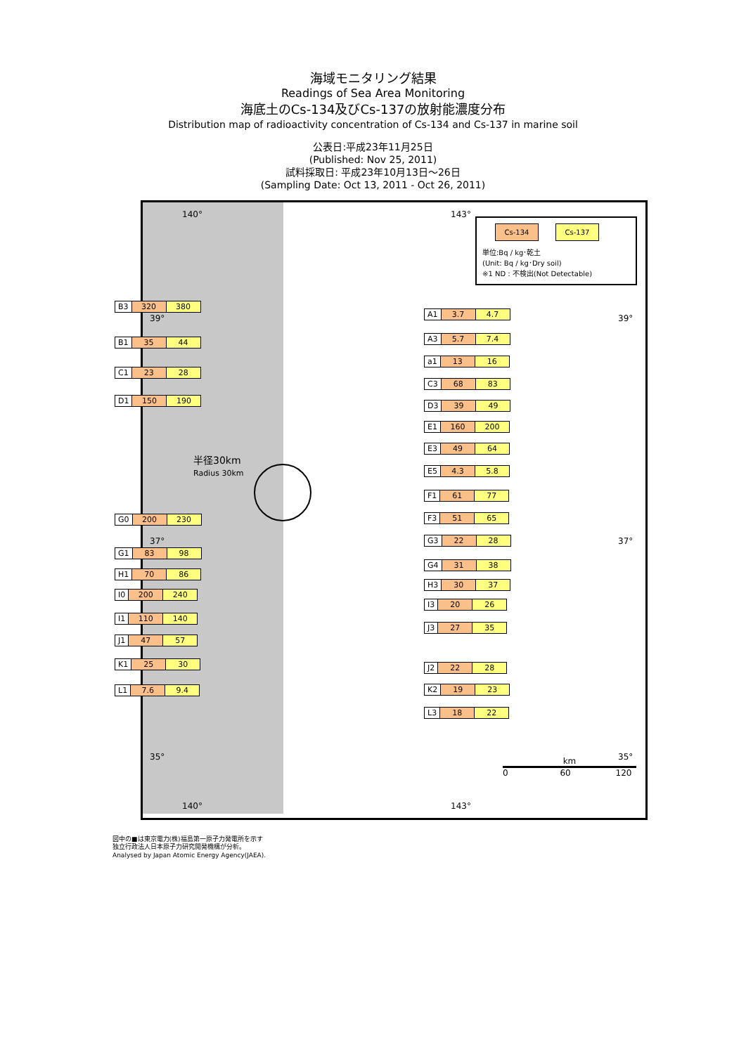海域モニタリング結果
Readings of Sea Area Monitoring
海底土のCs-134及びCs-137の放射能濃度分布
Distribution map of radioactivity concentration of Cs-134 and Cs-137 in marine soil
公表日:平成23年11月25日
(Published: Nov 25, 2011)
試料採取日: 平成23年10月13日～26日
(Sampling Date: Oct 13, 2011 - Oct 26, 2011)
半径30km
Radius 30km
Cs-134 Cs-137
単位:Bq / kg･乾土
(Unit: Bq / kg･Dry soil)
※1 ND : 不検出(Not Detectable)
| B3 | 320 | 380 |
| B1 | 35 | 44 |
| C1 | 23 | 28 |
| D1 | 150 | 190 |
| G0 | 200 | 230 |
| G1 | 83 | 98 |
| H1 | 70 | 86 |
| I0 | 200 | 240 |
| I1 | 110 | 140 |
| J1 | 47 | 57 |
| K1 | 25 | 30 |
| L1 | 7.6 | 9.4 |
| A1 | 3.7 | 4.7 |
| A3 | 5.7 | 7.4 |
| a1 | 13 | 16 |
| C3 | 68 | 83 |
| D3 | 39 | 49 |
| E1 | 160 | 200 |
| E3 | 49 | 64 |
| E5 | 4.3 | 5.8 |
| F1 | 61 | 77 |
| F3 | 51 | 65 |
| G3 | 22 | 28 |
| G4 | 31 | 38 |
| H3 | 30 | 37 |
| I3 | 20 | 26 |
| J3 | 27 | 35 |
| J2 | 22 | 28 |
| K2 | 19 | 23 |
| L3 | 18 | 22 |
140° 143°
39° 39°
37° 37°
35° 35°
140° 143°
km
0 60 120
図中の■は東京電力(株)福島第一原子力発電所を示す
独立行政法人日本原子力研究開発機構が分析。
Analysed by Japan Atomic Energy Agency(JAEA).